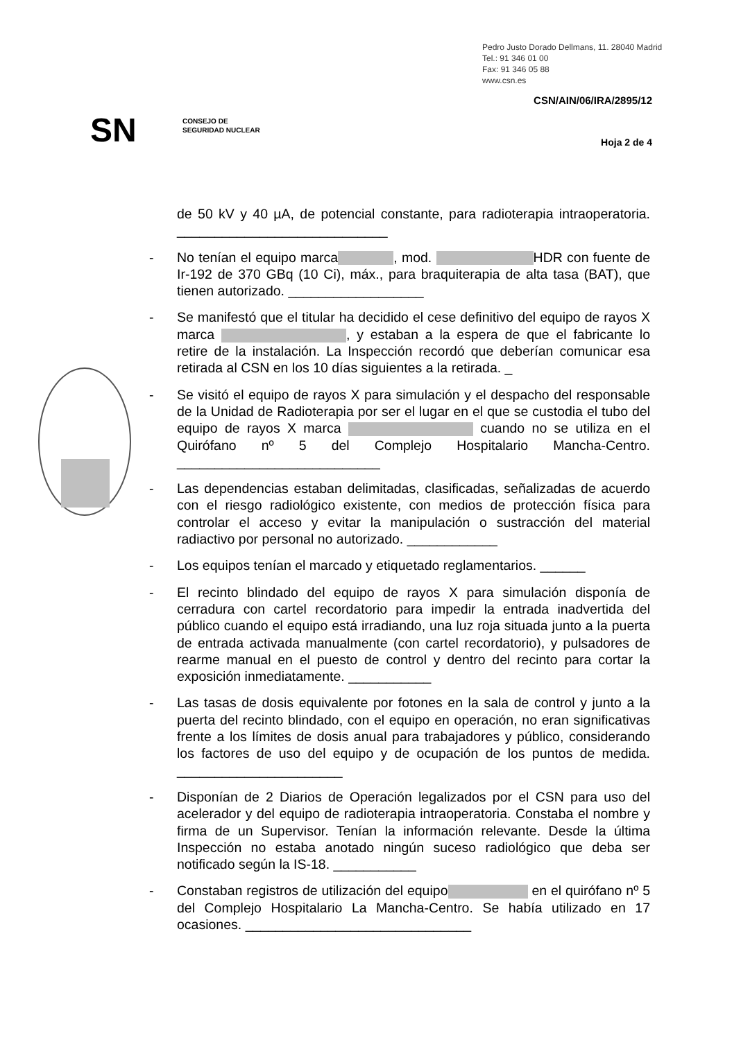Pedro Justo Dorado Dellmans, 11. 28040 Madrid
Tel.: 91 346 01 00
Fax: 91 346 05 88
www.csn.es
CSN/AIN/06/IRA/2895/12
SN
CONSEJO DE
SEGURIDAD NUCLEAR
Hoja 2 de 4
de 50 kV y 40 µA, de potencial constante, para radioterapia intraoperatoria. ____________________________
- No tenían el equipo marca , mod. HDR con fuente de Ir-192 de 370 GBq (10 Ci), máx., para braquiterapia de alta tasa (BAT), que tienen autorizado. __________________
- Se manifestó que el titular ha decidido el cese definitivo del equipo de rayos X marca , y estaban a la espera de que el fabricante lo retire de la instalación. La Inspección recordó que deberían comunicar esa retirada al CSN en los 10 días siguientes a la retirada. _
- Se visitó el equipo de rayos X para simulación y el despacho del responsable de la Unidad de Radioterapia por ser el lugar en el que se custodia el tubo del equipo de rayos X marca cuando no se utiliza en el Quirófano nº 5 del Complejo Hospitalario Mancha-Centro. ___________________________
- Las dependencias estaban delimitadas, clasificadas, señalizadas de acuerdo con el riesgo radiológico existente, con medios de protección física para controlar el acceso y evitar la manipulación o sustracción del material radiactivo por personal no autorizado. ____________
- Los equipos tenían el marcado y etiquetado reglamentarios. ______
- El recinto blindado del equipo de rayos X para simulación disponía de cerradura con cartel recordatorio para impedir la entrada inadvertida del público cuando el equipo está irradiando, una luz roja situada junto a la puerta de entrada activada manualmente (con cartel recordatorio), y pulsadores de rearme manual en el puesto de control y dentro del recinto para cortar la exposición inmediatamente. ___________
- Las tasas de dosis equivalente por fotones en la sala de control y junto a la puerta del recinto blindado, con el equipo en operación, no eran significativas frente a los límites de dosis anual para trabajadores y público, considerando los factores de uso del equipo y de ocupación de los puntos de medida. ______________________
- Disponían de 2 Diarios de Operación legalizados por el CSN para uso del acelerador y del equipo de radioterapia intraoperatoria. Constaba el nombre y firma de un Supervisor. Tenían la información relevante. Desde la última Inspección no estaba anotado ningún suceso radiológico que deba ser notificado según la IS-18. ___________
- Constaban registros de utilización del equipo en el quirófano nº 5 del Complejo Hospitalario La Mancha-Centro. Se había utilizado en 17 ocasiones. ______________________________